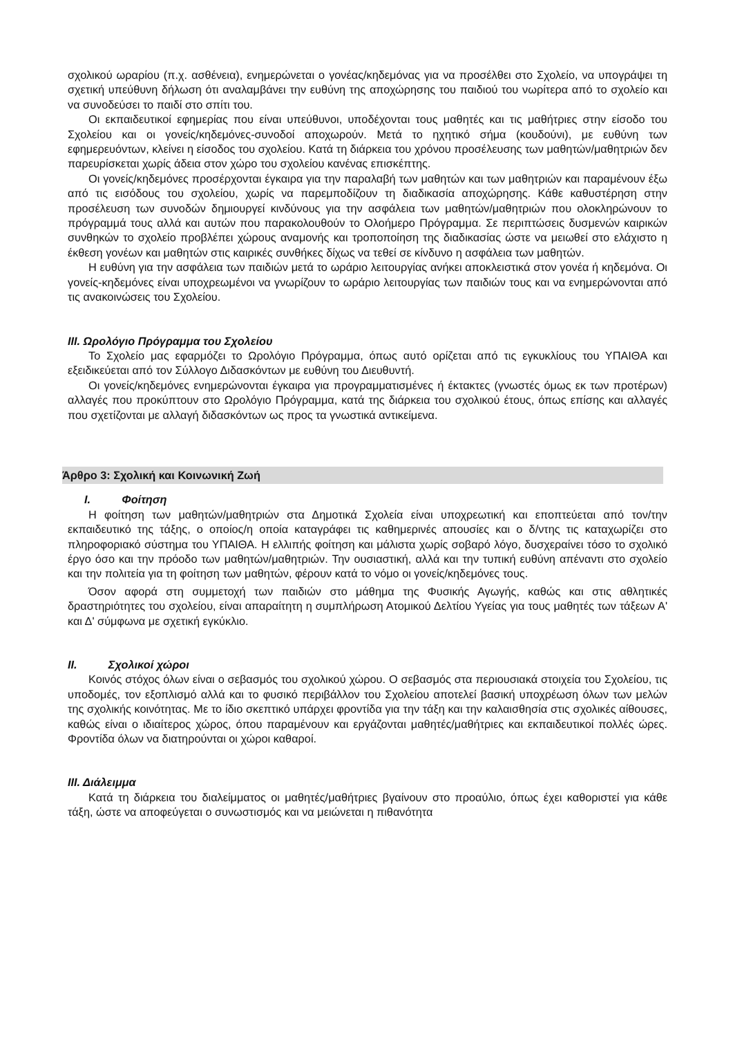σχολικού ωραρίου (π.χ. ασθένεια), ενημερώνεται ο γονέας/κηδεμόνας για να προσέλθει στο Σχολείο, να υπογράψει τη σχετική υπεύθυνη δήλωση ότι αναλαμβάνει την ευθύνη της αποχώρησης του παιδιού του νωρίτερα από το σχολείο και να συνοδεύσει το παιδί στο σπίτι του.
Οι εκπαιδευτικοί εφημερίας που είναι υπεύθυνοι, υποδέχονται τους μαθητές και τις μαθήτριες στην είσοδο του Σχολείου και οι γονείς/κηδεμόνες-συνοδοί αποχωρούν. Μετά το ηχητικό σήμα (κουδούνι), με ευθύνη των εφημερευόντων, κλείνει η είσοδος του σχολείου. Κατά τη διάρκεια του χρόνου προσέλευσης των μαθητών/μαθητριών δεν παρευρίσκεται χωρίς άδεια στον χώρο του σχολείου κανένας επισκέπτης.
Οι γονείς/κηδεμόνες προσέρχονται έγκαιρα για την παραλαβή των μαθητών και των μαθητριών και παραμένουν έξω από τις εισόδους του σχολείου, χωρίς να παρεμποδίζουν τη διαδικασία αποχώρησης. Κάθε καθυστέρηση στην προσέλευση των συνοδών δημιουργεί κινδύνους για την ασφάλεια των μαθητών/μαθητριών που ολοκληρώνουν το πρόγραμμά τους αλλά και αυτών που παρακολουθούν το Ολοήμερο Πρόγραμμα. Σε περιπτώσεις δυσμενών καιρικών συνθηκών το σχολείο προβλέπει χώρους αναμονής και τροποποίηση της διαδικασίας ώστε να μειωθεί στο ελάχιστο η έκθεση γονέων και μαθητών στις καιρικές συνθήκες δίχως να τεθεί σε κίνδυνο η ασφάλεια των μαθητών.
Η ευθύνη για την ασφάλεια των παιδιών μετά το ωράριο λειτουργίας ανήκει αποκλειστικά στον γονέα ή κηδεμόνα. Οι γονείς-κηδεμόνες είναι υποχρεωμένοι να γνωρίζουν το ωράριο λειτουργίας των παιδιών τους και να ενημερώνονται από τις ανακοινώσεις του Σχολείου.
ΙΙΙ. Ωρολόγιο Πρόγραμμα του Σχολείου
Το Σχολείο μας εφαρμόζει το Ωρολόγιο Πρόγραμμα, όπως αυτό ορίζεται από τις εγκυκλίους του ΥΠΑΙΘΑ και εξειδικεύεται από τον Σύλλογο Διδασκόντων με ευθύνη του Διευθυντή.
Οι γονείς/κηδεμόνες ενημερώνονται έγκαιρα για προγραμματισμένες ή έκτακτες (γνωστές όμως εκ των προτέρων) αλλαγές που προκύπτουν στο Ωρολόγιο Πρόγραμμα, κατά της διάρκεια του σχολικού έτους, όπως επίσης και αλλαγές που σχετίζονται με αλλαγή διδασκόντων ως προς τα γνωστικά αντικείμενα.
Άρθρο 3: Σχολική και Κοινωνική Ζωή
Ι. Φοίτηση
Η φοίτηση των μαθητών/μαθητριών στα Δημοτικά Σχολεία είναι υποχρεωτική και εποπτεύεται από τον/την εκπαιδευτικό της τάξης, ο οποίος/η οποία καταγράφει τις καθημερινές απουσίες και ο δ/ντης τις καταχωρίζει στο πληροφοριακό σύστημα του ΥΠΑΙΘΑ. Η ελλιπής φοίτηση και μάλιστα χωρίς σοβαρό λόγο, δυσχεραίνει τόσο το σχολικό έργο όσο και την πρόοδο των μαθητών/μαθητριών. Την ουσιαστική, αλλά και την τυπική ευθύνη απέναντι στο σχολείο και την πολιτεία για τη φοίτηση των μαθητών, φέρουν κατά το νόμο οι γονείς/κηδεμόνες τους.
Όσον αφορά στη συμμετοχή των παιδιών στο μάθημα της Φυσικής Αγωγής, καθώς και στις αθλητικές δραστηριότητες του σχολείου, είναι απαραίτητη η συμπλήρωση Ατομικού Δελτίου Υγείας για τους μαθητές των τάξεων Α' και Δ' σύμφωνα με σχετική εγκύκλιο.
ΙΙ. Σχολικοί χώροι
Κοινός στόχος όλων είναι ο σεβασμός του σχολικού χώρου. Ο σεβασμός στα περιουσιακά στοιχεία του Σχολείου, τις υποδομές, τον εξοπλισμό αλλά και το φυσικό περιβάλλον του Σχολείου αποτελεί βασική υποχρέωση όλων των μελών της σχολικής κοινότητας. Με το ίδιο σκεπτικό υπάρχει φροντίδα για την τάξη και την καλαισθησία στις σχολικές αίθουσες, καθώς είναι ο ιδιαίτερος χώρος, όπου παραμένουν και εργάζονται μαθητές/μαθήτριες και εκπαιδευτικοί πολλές ώρες. Φροντίδα όλων να διατηρούνται οι χώροι καθαροί.
ΙΙΙ. Διάλειμμα
Κατά τη διάρκεια του διαλείμματος οι μαθητές/μαθήτριες βγαίνουν στο προαύλιο, όπως έχει καθοριστεί για κάθε τάξη, ώστε να αποφεύγεται ο συνωστισμός και να μειώνεται η πιθανότητα